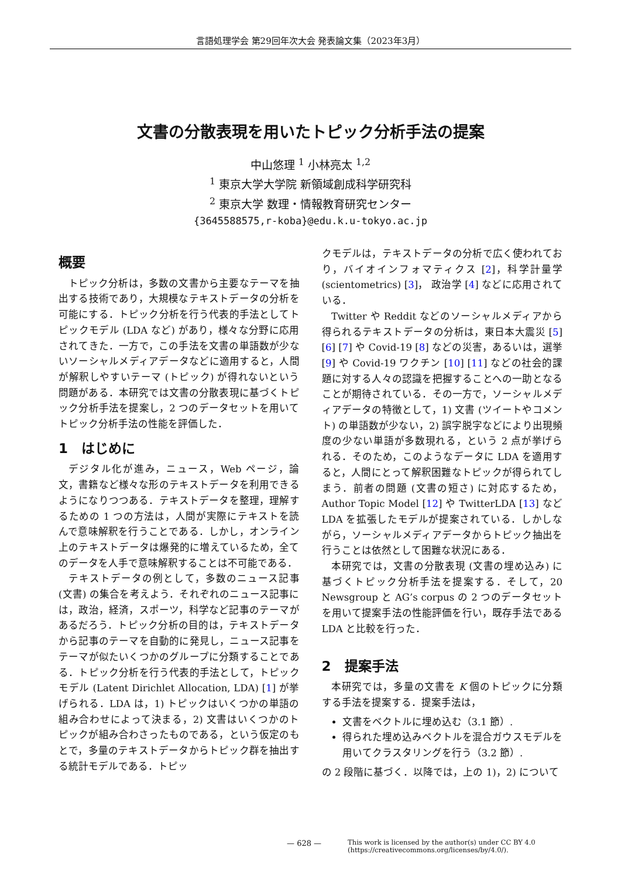言語処理学会 第29回年次大会 発表論文集（2023年3月）
文書の分散表現を用いたトピック分析手法の提案
中山悠理 <sup>1</sup> 小林亮太 <sup>1,2</sup>
<sup>1</sup> 東京大学大学院 新領域創成科学研究科
<sup>2</sup> 東京大学 数理・情報教育研究センター
{3645588575,r-koba}@edu.k.u-tokyo.ac.jp
概要
トピック分析は，多数の文書から主要なテーマを抽出する技術であり，大規模なテキストデータの分析を可能にする．トピック分析を行う代表的手法としてトピックモデル (LDA など) があり，様々な分野に応用されてきた．一方で，この手法を文書の単語数が少ないソーシャルメディアデータなどに適用すると，人間が解釈しやすいテーマ (トピック) が得れないという問題がある．本研究では文書の分散表現に基づくトピック分析手法を提案し，2 つのデータセットを用いてトピック分析手法の性能を評価した．
1　はじめに
デジタル化が進み，ニュース，Web ページ，論文，書籍など様々な形のテキストデータを利用できるようになりつつある．テキストデータを整理，理解するための 1 つの方法は，人間が実際にテキストを読んで意味解釈を行うことである．しかし，オンライン上のテキストデータは爆発的に増えているため，全てのデータを人手で意味解釈することは不可能である．
テキストデータの例として，多数のニュース記事 (文書) の集合を考えよう．それぞれのニュース記事には，政治，経済，スポーツ，科学など記事のテーマがあるだろう．トピック分析の目的は，テキストデータから記事のテーマを自動的に発見し，ニュース記事をテーマが似たいくつかのグループに分類することである．トピック分析を行う代表的手法として，トピックモデル (Latent Dirichlet Allocation, LDA) [1] が挙げられる．LDA は，1) トピックはいくつかの単語の組み合わせによって決まる，2) 文書はいくつかのトピックが組み合わさったものである，という仮定のもとで，多量のテキストデータからトピック群を抽出する統計モデルである．トピッ
クモデルは，テキストデータの分析で広く使われており，バイオインフォマティクス [2]，科学計量学 (scientometrics) [3]， 政治学 [4] などに応用されている．
Twitter や Reddit などのソーシャルメディアから得られるテキストデータの分析は，東日本大震災 [5] [6] [7] や Covid-19 [8] などの災害，あるいは，選挙 [9] や Covid-19 ワクチン [10] [11] などの社会的課題に対する人々の認識を把握することへの一助となることが期待されている．その一方で，ソーシャルメディアデータの特徴として，1) 文書 (ツイートやコメント) の単語数が少ない，2) 誤字脱字などにより出現頻度の少ない単語が多数現れる，という 2 点が挙げられる．そのため，このようなデータに LDA を適用すると，人間にとって解釈困難なトピックが得られてしまう．前者の問題 (文書の短さ) に対応するため，Author Topic Model [12] や TwitterLDA [13] など LDA を拡張したモデルが提案されている．しかしながら，ソーシャルメディアデータからトピック抽出を行うことは依然として困難な状況にある．
本研究では，文書の分散表現 (文書の埋め込み) に基づくトピック分析手法を提案する．そして，20 Newsgroup と AG’s corpus の 2 つのデータセットを用いて提案手法の性能評価を行い，既存手法である LDA と比較を行った．
2　提案手法
本研究では，多量の文書を K 個のトピックに分類する手法を提案する．提案手法は，
文書をベクトルに埋め込む（3.1 節）.
得られた埋め込みベクトルを混合ガウスモデルを用いてクラスタリングを行う（3.2 節）.
の 2 段階に基づく．以降では，上の 1)，2) について
— 628 —
This work is licensed by the author(s) under CC BY 4.0
(https://creativecommons.org/licenses/by/4.0/).